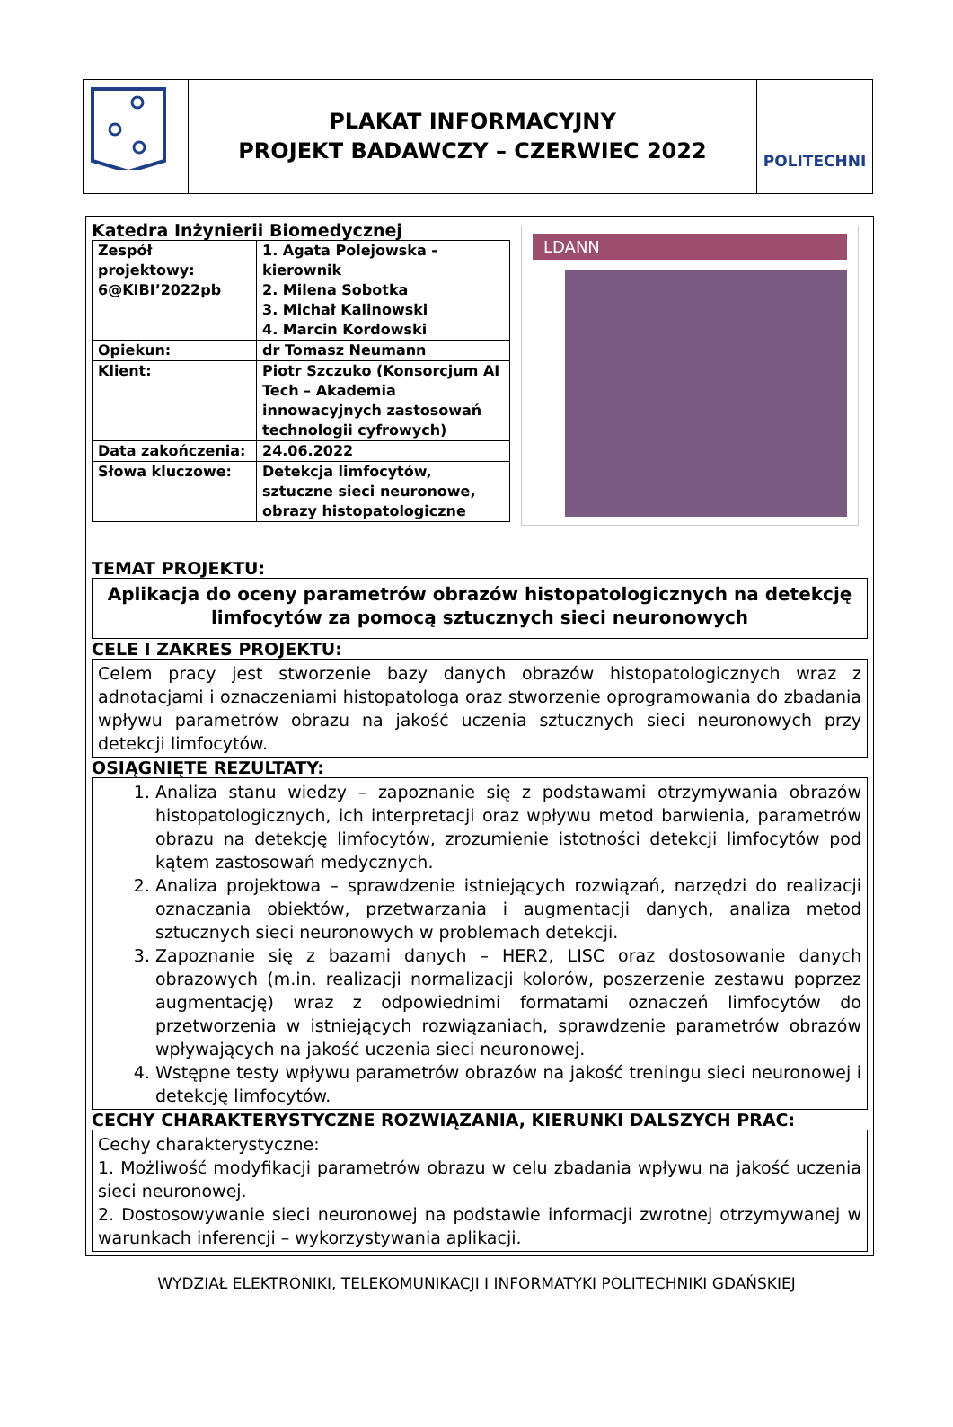PLAKAT INFORMACYJNY
PROJEKT BADAWCZY – CZERWIEC 2022
POLITECHNI
Katedra Inżynierii Biomedycznej
| Zespół projektowy: 6@KIBI’2022pb | 1. Agata Polejowska - kierownik 2. Milena Sobotka 3. Michał Kalinowski 4. Marcin Kordowski |
| Opiekun: | dr Tomasz Neumann |
| Klient: | Piotr Szczuko (Konsorcjum AI Tech – Akademia innowacyjnych zastosowań technologii cyfrowych) |
| Data zakończenia: | 24.06.2022 |
| Słowa kluczowe: | Detekcja limfocytów, sztuczne sieci neuronowe, obrazy histopatologiczne |
LDANN
TEMAT PROJEKTU:
Aplikacja do oceny parametrów obrazów histopatologicznych na detekcję limfocytów za pomocą sztucznych sieci neuronowych
CELE I ZAKRES PROJEKTU:
Celem pracy jest stworzenie bazy danych obrazów histopatologicznych wraz z adnotacjami i oznaczeniami histopatologa oraz stworzenie oprogramowania do zbadania wpływu parametrów obrazu na jakość uczenia sztucznych sieci neuronowych przy detekcji limfocytów.
OSIĄGNIĘTE REZULTATY:
1. Analiza stanu wiedzy – zapoznanie się z podstawami otrzymywania obrazów histopatologicznych, ich interpretacji oraz wpływu metod barwienia, parametrów obrazu na detekcję limfocytów, zrozumienie istotności detekcji limfocytów pod kątem zastosowań medycznych.
2. Analiza projektowa – sprawdzenie istniejących rozwiązań, narzędzi do realizacji oznaczania obiektów, przetwarzania i augmentacji danych, analiza metod sztucznych sieci neuronowych w problemach detekcji.
3. Zapoznanie się z bazami danych – HER2, LISC oraz dostosowanie danych obrazowych (m.in. realizacji normalizacji kolorów, poszerzenie zestawu poprzez augmentację) wraz z odpowiednimi formatami oznaczeń limfocytów do przetworzenia w istniejących rozwiązaniach, sprawdzenie parametrów obrazów wpływających na jakość uczenia sieci neuronowej.
4. Wstępne testy wpływu parametrów obrazów na jakość treningu sieci neuronowej i detekcję limfocytów.
CECHY CHARAKTERYSTYCZNE ROZWIĄZANIA, KIERUNKI DALSZYCH PRAC:
Cechy charakterystyczne:
1. Możliwość modyfikacji parametrów obrazu w celu zbadania wpływu na jakość uczenia sieci neuronowej.
2. Dostosowywanie sieci neuronowej na podstawie informacji zwrotnej otrzymywanej w warunkach inferencji – wykorzystywania aplikacji.
WYDZIAŁ ELEKTRONIKI, TELEKOMUNIKACJI I INFORMATYKI POLITECHNIKI GDAŃSKIEJ